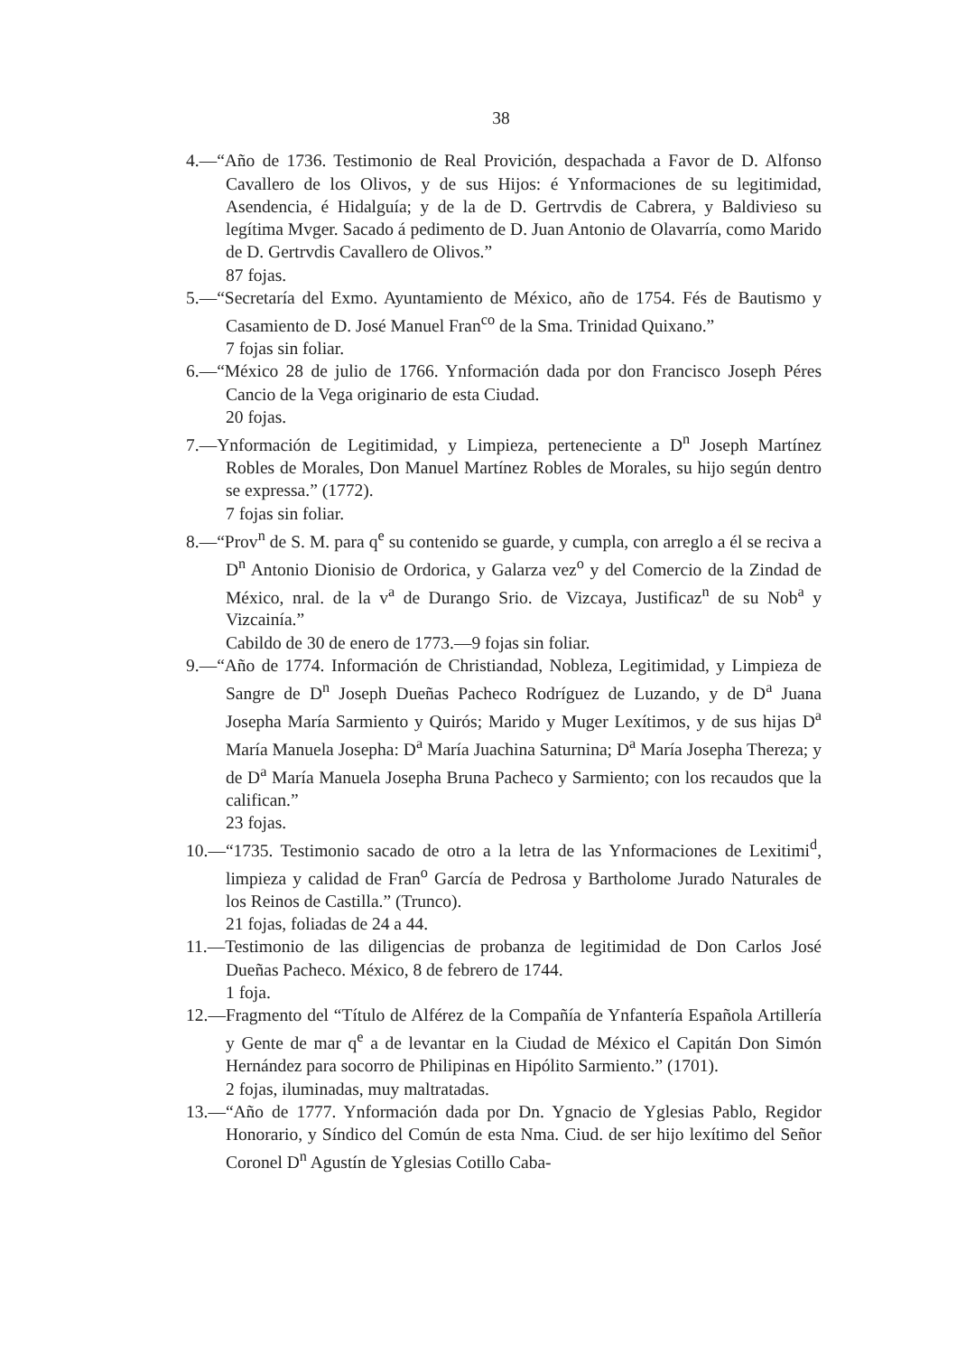38
4.—“Año de 1736. Testimonio de Real Provición, despachada a Favor de D. Alfonso Cavallero de los Olivos, y de sus Hijos: é Ynformaciones de su legitimidad, Asendencia, é Hidalguía; y de la de D. Gertrvdis de Cabrera, y Baldivieso su legítima Mvger. Sacado á pedimento de D. Juan Antonio de Olavarría, como Marido de D. Gertrvdis Cavallero de Olivos.”
87 fojas.
5.—“Secretaría del Exmo. Ayuntamiento de México, año de 1754. Fés de Bautismo y Casamiento de D. José Manuel Fran<sup>co</sup> de la Sma. Trinidad Quixano.”
7 fojas sin foliar.
6.—“México 28 de julio de 1766. Ynformación dada por don Francisco Joseph Péres Cancio de la Vega originario de esta Ciudad.
20 fojas.
7.—Ynformación de Legitimidad, y Limpieza, perteneciente a D<sup>n</sup> Joseph Martínez Robles de Morales, Don Manuel Martínez Robles de Morales, su hijo según dentro se expressa.” (1772).
7 fojas sin foliar.
8.—“Prov<sup>n</sup> de S. M. para q<sup>e</sup> su contenido se guarde, y cumpla, con arreglo a él se reciva a D<sup>n</sup> Antonio Dionisio de Ordorica, y Galarza vez<sup>o</sup> y del Comercio de la Zindad de México, nral. de la v<sup>a</sup> de Durango Srio. de Vizcaya, Justificaz<sup>n</sup> de su Nob<sup>a</sup> y Vizcainía.”
Cabildo de 30 de enero de 1773.—9 fojas sin foliar.
9.—“Año de 1774. Información de Christiandad, Nobleza, Legitimidad, y Limpieza de Sangre de D<sup>n</sup> Joseph Dueñas Pacheco Rodríguez de Luzando, y de D<sup>a</sup> Juana Josepha María Sarmiento y Quirós; Marido y Muger Lexítimos, y de sus hijas D<sup>a</sup> María Manuela Josepha: D<sup>a</sup> María Juachina Saturnina; D<sup>a</sup> María Josepha Thereza; y de D<sup>a</sup> María Manuela Josepha Bruna Pacheco y Sarmiento; con los recaudos que la califican.”
23 fojas.
10.—“1735. Testimonio sacado de otro a la letra de las Ynformaciones de Lexitimi<sup>d</sup>, limpieza y calidad de Fran<sup>o</sup> García de Pedrosa y Bartholome Jurado Naturales de los Reinos de Castilla.” (Trunco).
21 fojas, foliadas de 24 a 44.
11.—Testimonio de las diligencias de probanza de legitimidad de Don Carlos José Dueñas Pacheco. México, 8 de febrero de 1744.
1 foja.
12.—Fragmento del “Título de Alférez de la Compañía de Ynfantería Española Artillería y Gente de mar q<sup>e</sup> a de levantar en la Ciudad de México el Capitán Don Simón Hernández para socorro de Philipinas en Hipólito Sarmiento.” (1701).
2 fojas, iluminadas, muy maltratadas.
13.—“Año de 1777. Ynformación dada por Dn. Ygnacio de Yglesias Pablo, Regidor Honorario, y Síndico del Común de esta Nma. Ciud. de ser hijo lexítimo del Señor Coronel D<sup>n</sup> Agustín de Yglesias Cotillo Caba-